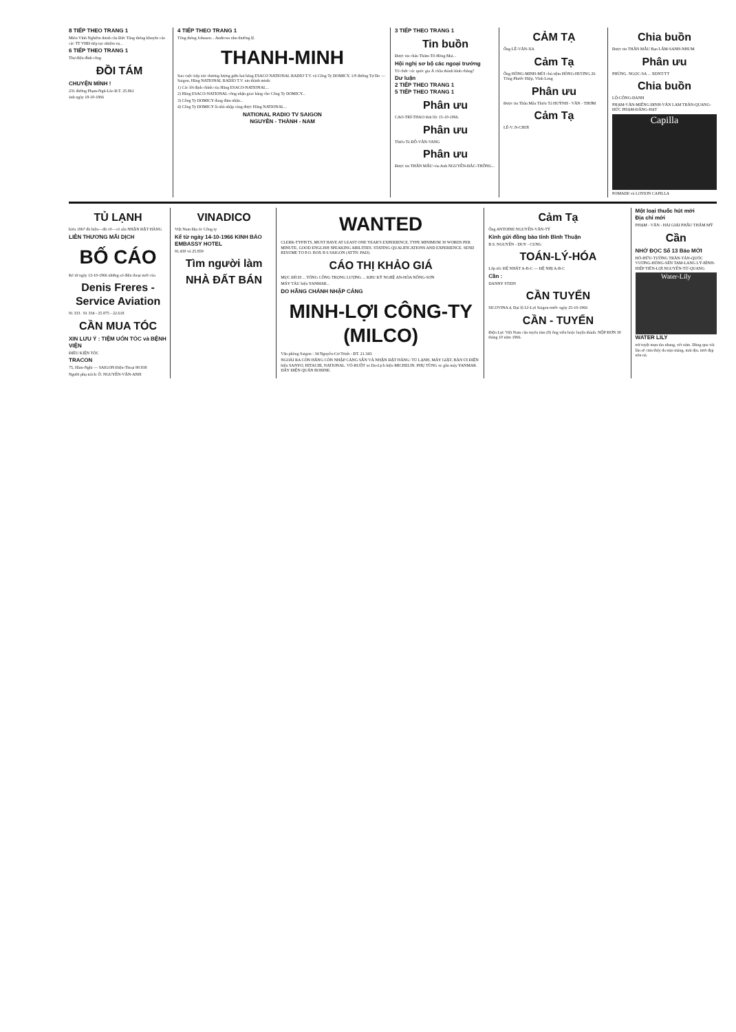8 TIẾP THEO TRANG 1
Miền Vĩnh Nghiêm thỉnh cầu Đức Tăng thống khuyến cáo các TT VHĐ tiếp tục nhiệm vụ...
6 TIẾP THEO TRANG 1
Thợ điện đình công
ĐỒI TÁM
CHUYỆN MÌNH !
231 đường Phạm-Ngũ-Lão Đ.T. 25.861
ảnh ngày 18-10-1966
4 TIẾP THEO TRANG 1
Tổng thống Johnson... Andrews nhu thường lệ.
THANH-MINH
Sau cuộc tiếp xúc thương lượng giữa hai hãng ESACO NATIONAL RADIO T.V. và Công Ty DOMICY, 1/8 đường Tự Do — Saigon, Hãng NATIONAL RADIO T.V. xin thành minh:
1) Các lời định chính của Hãng ESACO-NATIONAL...
2) Hãng ESACO-NATIONAL công nhận giao hàng cho Công Ty DOMICY...
3) Công Ty DOMICY đang đảm nhận...
4) Công Ty DOMICY là nhà nhập cảng được Hãng NATIONAL...
NATIONAL RADIO TV SAIGON
NGUYỄN - THÀNH - NAM
3 TIẾP THEO TRANG 1
Tin buồn
Được tin cháu Thẩm-Tô-Hồng Mai...
Hội nghị sơ bộ các ngoại trưởng
Tổ chức các quốc gia Á châu thành hình chăng?
Dư luận
2 TIẾP THEO TRANG 1
5 TIẾP THEO TRANG 1
Phân ưu
CAO-TRÍ-THAO thất lộc 15-10-1966.
Phân ưu
Thiếu Tá ĐỖ-VĂN-VANG
Phân ưu
Được tin THÂN MẪU của Anh NGUYỄN-ĐẮC-THÔNG...
CẢM TẠ
Ông LÊ-VĂN-XA
Cảm Tạ
Ông HỒNG-MINH-MÙI chủ tiệm HỒNG-HƯƠNG 26 Tổng Phước Hiệp, Vĩnh Long
Phân ưu
Được tin Thân Mẫu Thiếu Tá HUỲNH - VĂN - THƠM
Cảm Tạ
LÊ-V..N-CHƠI
Chia buồn
Được tin THÂN MẪU Bạn LÂM-SANH-NHUM
Phân ưu
PHÙNG. NGỌC-SA ... XDNT/TT
Chia buồn
LỘ-CÔNG-DANH
PHẠM-VĂN-MIÊNG ĐINH-VĂN LAM TRẦN-QUANG-ĐỨC PHẠM-ĐĂNG-HẠT
Capilla
POMADE và LOTION CAPILLA
TỦ LẠNH
kiểu 1967 đủ hiệu—đủ cỡ—có sẵn NHẬN ĐẶT HÀNG
LIÊN THƯƠNG MÃI DỊCH
BỐ CÁO
Kể từ ngày 13-10-1966 những số điện thoại mới của
Denis Freres - Service Aviation
91 333 . 91 334 - 25.875 - 22.618
CẦN MUA TÓC
XIN LƯU Ý : TIỆM UỐN TÓC và BỆNH VIỆN
ĐIỀU KIỆN TÓC
TRACON
75, Hàm-Nghi — SAIGON Điện-Thoại 90.938
Người phụ trách: Ô. NGUYỄN-VĂN-ANH
VINADICO
Việt Nam Địa ốc Công ty
Kể từ ngày 14-10-1966 KINH BÁO
EMBASSY HOTEL
91.430 và 25.859
Tìm người làm
NHÀ ĐẤT BÁN
WANTED
CLERK-TYPISTS, MUST HAVE AT LEAST ONE YEAR'S EXPERIENCE, TYPE MINIMUM 30 WORDS PER MINUTE, GOOD ENGLISH SPEAKING ABILITIES. STATING QUALIFICATIONS AND EXPERIENCE. SEND RESUME TO P.O. BOX B 6 SAIGON (ATTN: PAD).
CÁO THỊ KHẢO GIÁ
MỤC ĐÍCH ... TỔNG CÔNG TRỌNG LƯỢNG ... KHU KỸ NGHỆ AN-HÒA NÔNG-SƠN
MÁY TÀU hiệu YANMAR...
DO HÃNG CHÁNH NHẬP CẢNG
MINH-LỢI CÔNG-TY (MILCO)
Văn phòng Saigon : 34 Nguyễn-Cư-Trinh - ĐT. 21.343.
NGOÀI RA CÒN HÃNG CÒN NHẬP CẢNG SẴN VÀ NHẬN ĐẶT HÀNG: TỦ LẠNH, MÁY GIẶT, BÀN ỦI ĐIỆN hiệu SANYO, HITACHI, NATIONAL. VỎ-RUỘT xe Du-Lịch hiệu MICHELIN. PHỤ TÙNG xe gắn máy YANMAR. DÂY ĐIỆN QUẤN BOBINE.
Cảm Tạ
Ông ANTOINE NGUYỄN-VĂN-TÝ
Kính gửi đồng bào tỉnh Bình Thuận
B.S. NGUYỄN - DUY - CUNG
TOÁN-LÝ-HÓA
Lớp tối: ĐỆ NHẤT A-B-C — ĐỆ NHỊ A-B-C
Cần :
DANNY STEIN
CẦN TUYỂN
SICOVINA 4, Đại lộ Lê-Lợi Saigon trước ngày 25-10-1966
CẦN - TUYỂN
Điện Lực Việt Nam cần tuyển tám (8) ông viên hoặc luyện thành. NỘP ĐƠN 30 tháng 10 năm 1966.
Một loại thuốc hút mới
Địa chỉ mới
PHẠM - VĂN - HẢI GIẢI PHẪU THẨM MỸ
Cần
NHỚ ĐỌC Số 13 Báo MỚI
HỒ-HỮU-TƯỜNG TRẦN-TẤN-QUỐC VƯƠNG-HỒNG-SỂN TAM-LANG LÝ-BÌNH-HIỆP TIỂN-LỢI NGUYỄN-TỬ-QUANG
Water-Lily
WATER LILY
trừ tuyệt mụn tàn nhang, vết nám. Dùng qua vài lần sẽ cảm thấy da mịn màng, mát dịu, tươi đẹp nõn nà.